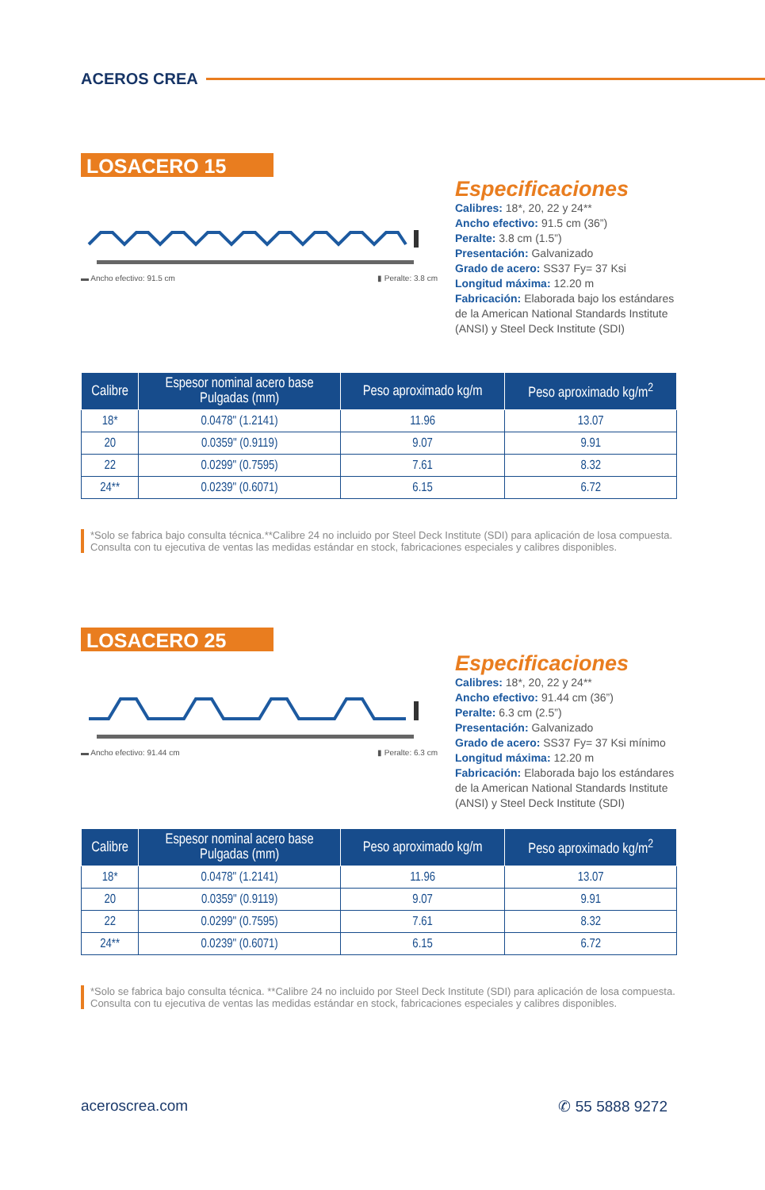ACEROS CREA
LOSACERO 15
▬ Ancho efectivo: 91.5 cm ▮ Peralte: 3.8 cm
Especificaciones
Calibres: 18*, 20, 22 y 24**
Ancho efectivo: 91.5 cm (36”)
Peralte: 3.8 cm (1.5”)
Presentación: Galvanizado
Grado de acero: SS37 Fy= 37 Ksi
Longitud máxima: 12.20 m
Fabricación: Elaborada bajo los estándares de la American National Standards Institute (ANSI) y Steel Deck Institute (SDI)
| Calibre | Espesor nominal acero base Pulgadas (mm) | Peso aproximado kg/m | Peso aproximado kg/m<sup>2</sup> |
| --- | --- | --- | --- |
| 18* | 0.0478" (1.2141) | 11.96 | 13.07 |
| 20 | 0.0359" (0.9119) | 9.07 | 9.91 |
| 22 | 0.0299" (0.7595) | 7.61 | 8.32 |
| 24** | 0.0239" (0.6071) | 6.15 | 6.72 |
*Solo se fabrica bajo consulta técnica.**Calibre 24 no incluido por Steel Deck Institute (SDI) para aplicación de losa compuesta. Consulta con tu ejecutiva de ventas las medidas estándar en stock, fabricaciones especiales y calibres disponibles.
LOSACERO 25
▬ Ancho efectivo: 91.44 cm ▮ Peralte: 6.3 cm
Especificaciones
Calibres: 18*, 20, 22 y 24**
Ancho efectivo: 91.44 cm (36”)
Peralte: 6.3 cm (2.5”)
Presentación: Galvanizado
Grado de acero: SS37 Fy= 37 Ksi mínimo
Longitud máxima: 12.20 m
Fabricación: Elaborada bajo los estándares de la American National Standards Institute (ANSI) y Steel Deck Institute (SDI)
| Calibre | Espesor nominal acero base Pulgadas (mm) | Peso aproximado kg/m | Peso aproximado kg/m<sup>2</sup> |
| --- | --- | --- | --- |
| 18* | 0.0478" (1.2141) | 11.96 | 13.07 |
| 20 | 0.0359" (0.9119) | 9.07 | 9.91 |
| 22 | 0.0299" (0.7595) | 7.61 | 8.32 |
| 24** | 0.0239" (0.6071) | 6.15 | 6.72 |
*Solo se fabrica bajo consulta técnica. **Calibre 24 no incluido por Steel Deck Institute (SDI) para aplicación de losa compuesta. Consulta con tu ejecutiva de ventas las medidas estándar en stock, fabricaciones especiales y calibres disponibles.
aceroscrea.com ✆ 55 5888 9272